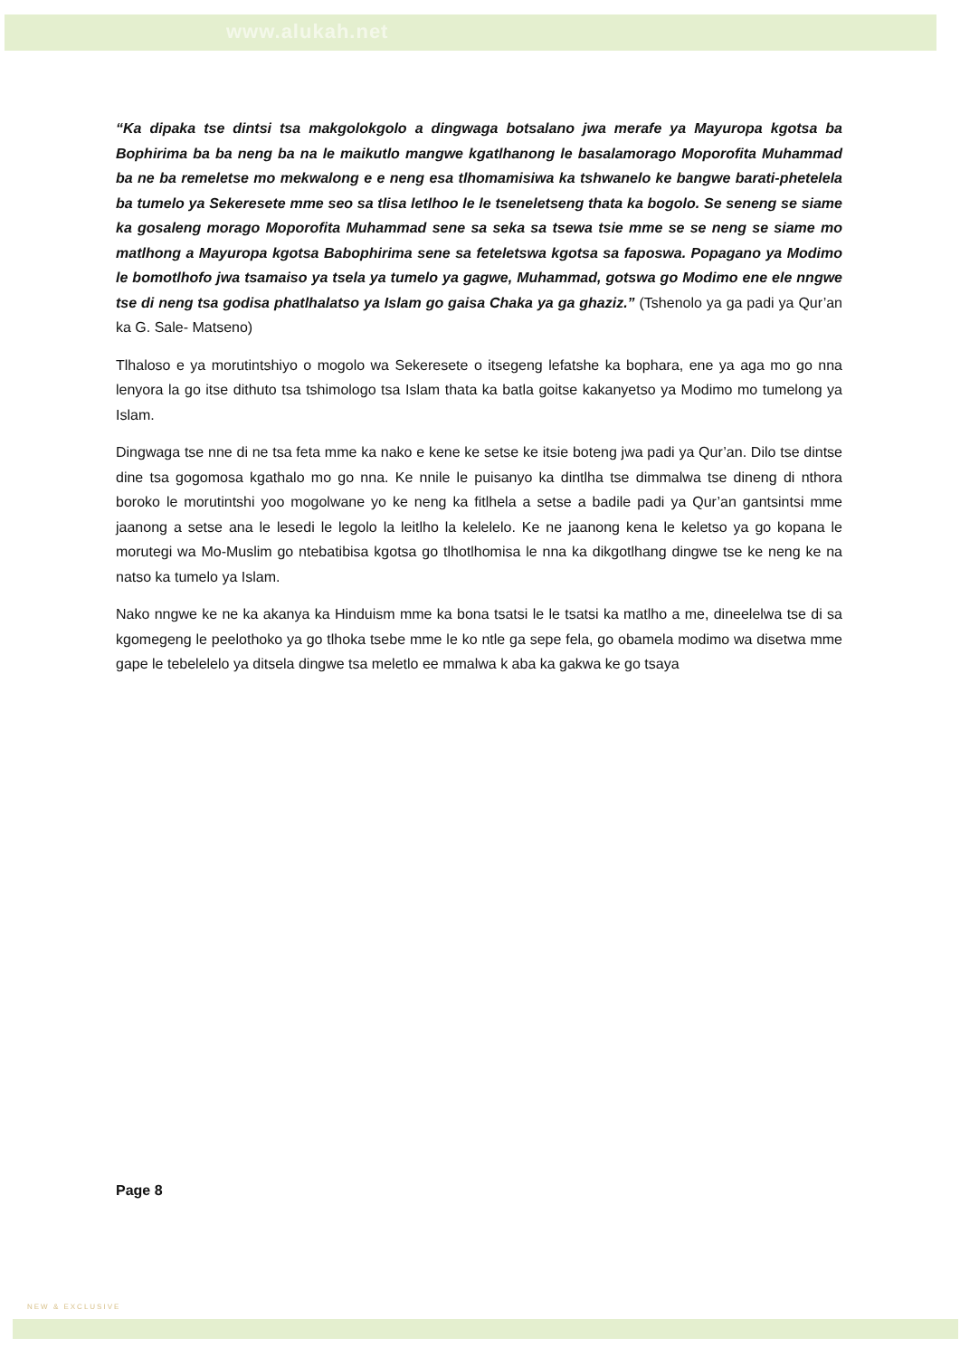www.alukah.net
“Ka dipaka tse dintsi tsa makgolokgolo a dingwaga botsalano jwa merafe ya Mayuropa kgotsa ba Bophirima ba ba neng ba na le maikutlo mangwe kgatlhanong le basalamorago Moporofita Muhammad ba ne ba remeletse mo mekwalong e e neng esa tlhomamisiwa ka tshwanelo ke bangwe barati-phetelela ba tumelo ya Sekeresete mme seo sa tlisa letlhoo le le tseneletseng thata ka bogolo. Se seneng se siame ka gosaleng morago Moporofita Muhammad sene sa seka sa tsewa tsie mme se se neng se siame mo matlhong a Mayuropa kgotsa Babophirima sene sa feteletswa kgotsa sa faposwa. Popagano ya Modimo le bomotlhofo jwa tsamaiso ya tsela ya tumelo ya gagwe, Muhammad, gotswa go Modimo ene ele nngwe tse di neng tsa godisa phatlhalatso ya Islam go gaisa Chaka ya ga ghaziz.” (Tshenolo ya ga padi ya Qur’an ka G. Sale- Matseno)
Tlhaloso e ya morutintshiyo o mogolo wa Sekeresete o itsegeng lefatshe ka bophara, ene ya aga mo go nna lenyora la go itse dithuto tsa tshimologo tsa Islam thata ka batla goitse kakanyetso ya Modimo mo tumelong ya Islam.
Dingwaga tse nne di ne tsa feta mme ka nako e kene ke setse ke itsie boteng jwa padi ya Qur’an. Dilo tse dintse dine tsa gogomosa kgathalo mo go nna. Ke nnile le puisanyo ka dintlha tse dimmalwa tse dineng di nthora boroko le morutintshi yoo mogolwane yo ke neng ka fitlhela a setse a badile padi ya Qur’an gantsintsi mme jaanong a setse ana le lesedi le legolo la leitlho la kelelelo. Ke ne jaanong kena le keletso ya go kopana le morutegi wa Mo-Muslim go ntebatibisa kgotsa go tlhotlhomisa le nna ka dikgotlhang dingwe tse ke neng ke na natso ka tumelo ya Islam.
Nako nngwe ke ne ka akanya ka Hinduism mme ka bona tsatsi le le tsatsi ka matlho a me, dineelelwa tse di sa kgomegeng le peelothoko ya go tlhoka tsebe mme le ko ntle ga sepe fela, go obamela modimo wa disetwa mme gape le tebelelelo ya ditsela dingwe tsa meletlo ee mmalwa k aba ka gakwa ke go tsaya
Page 8
NEW & EXCLUSIVE